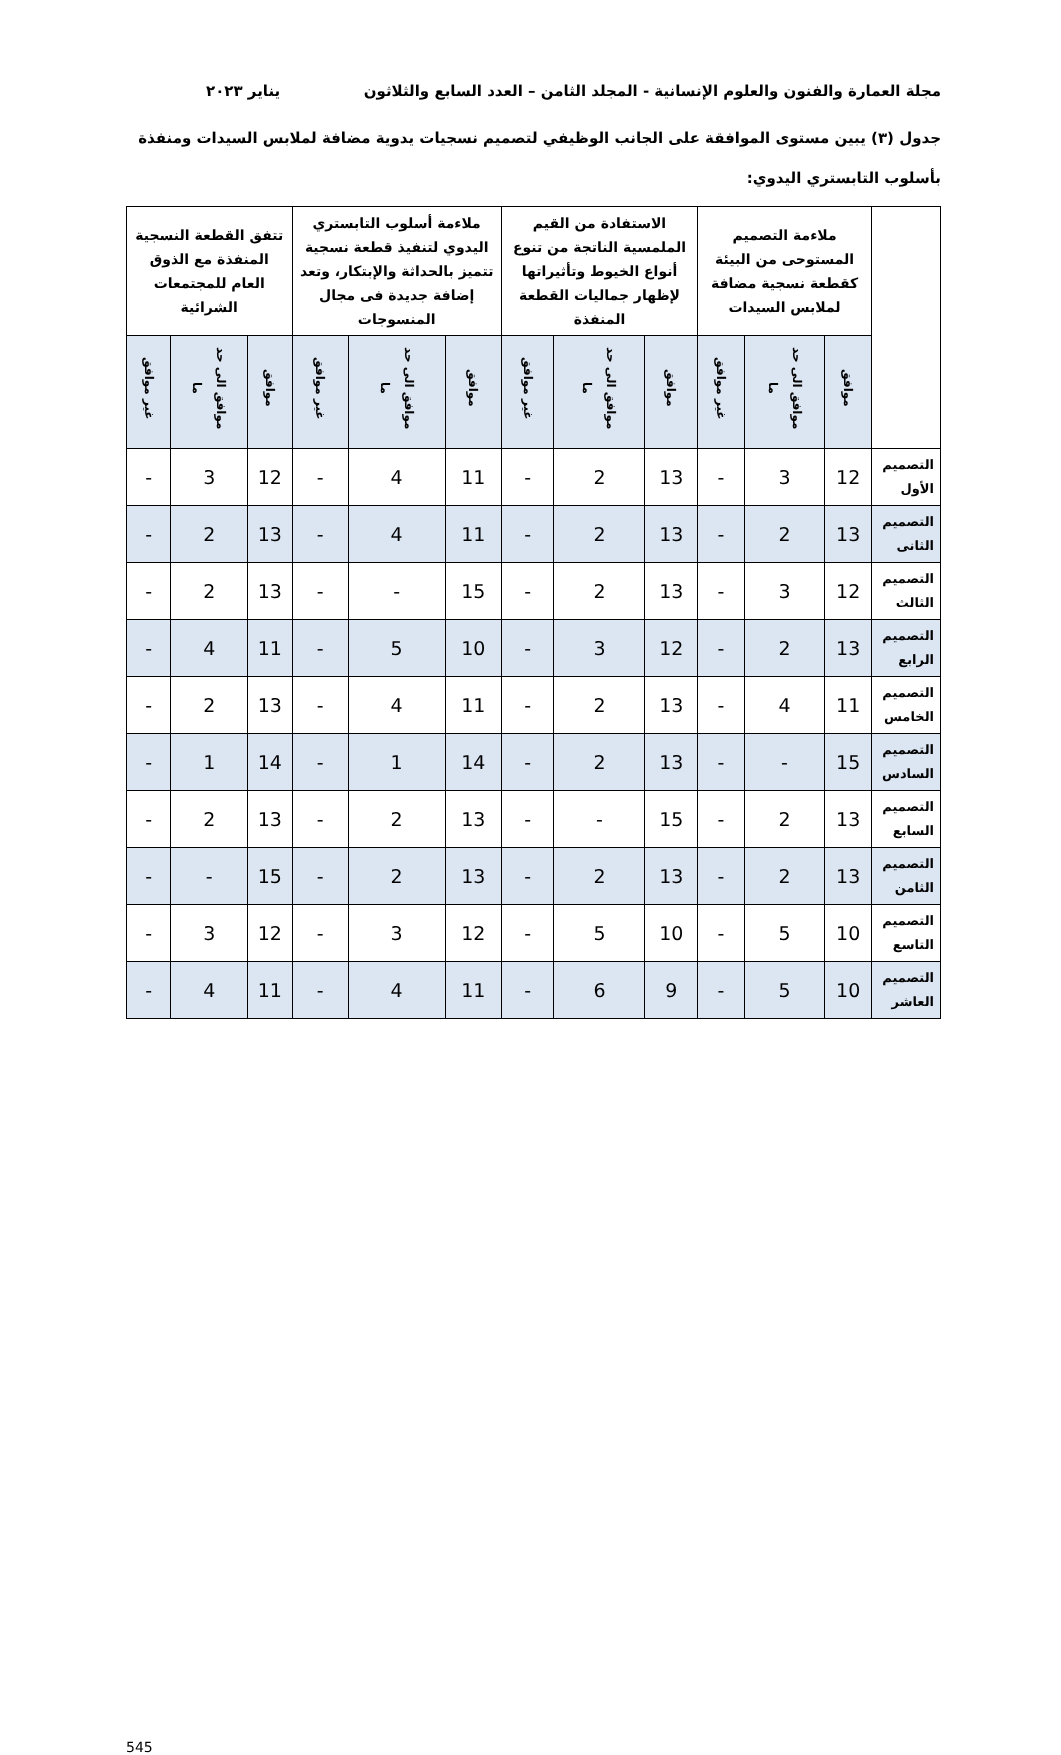مجلة العمارة والفنون والعلوم الإنسانية - المجلد الثامن – العدد السابع والثلاثون يناير ٢٠٢٣
جدول (٣) يبين مستوى الموافقة على الجانب الوظيفي لتصميم نسجيات يدوية مضافة لملابس السيدات ومنفذة بأسلوب التابستري اليدوي:
| | ملاءمة التصميم المستوحى من البيئة كقطعة نسجية مضافة لملابس السيدات | | | الاستفادة من القيم الملمسية الناتجة من تنوع أنواع الخيوط وتأثيراتها لإظهار جماليات القطعة المنفذة | | | ملاءمة أسلوب التابستري اليدوي لتنفيذ قطعة نسجية تتميز بالحداثة والإبتكار، وتعد إضافة جديدة فى مجال المنسوجات | | | تتفق القطعة النسجية المنفذة مع الذوق العام للمجتمعات الشرائية | | |
| --- | --- | --- | --- | --- | --- | --- | --- | --- | --- | --- | --- | --- |
| | موافق | موافق الى حد ما | غير موافق | موافق | موافق الى حد ما | غير موافق | موافق | موافق الى حد ما | غير موافق | موافق | موافق الى حد ما | غير موافق |
| التصميم الأول | 12 | 3 | - | 13 | 2 | - | 11 | 4 | - | 12 | 3 | - |
| التصميم الثانى | 13 | 2 | - | 13 | 2 | - | 11 | 4 | - | 13 | 2 | - |
| التصميم الثالث | 12 | 3 | - | 13 | 2 | - | 15 | - | - | 13 | 2 | - |
| التصميم الرابع | 13 | 2 | - | 12 | 3 | - | 10 | 5 | - | 11 | 4 | - |
| التصميم الخامس | 11 | 4 | - | 13 | 2 | - | 11 | 4 | - | 13 | 2 | - |
| التصميم السادس | 15 | - | - | 13 | 2 | - | 14 | 1 | - | 14 | 1 | - |
| التصميم السابع | 13 | 2 | - | 15 | - | - | 13 | 2 | - | 13 | 2 | - |
| التصميم الثامن | 13 | 2 | - | 13 | 2 | - | 13 | 2 | - | 15 | - | - |
| التصميم التاسع | 10 | 5 | - | 10 | 5 | - | 12 | 3 | - | 12 | 3 | - |
| التصميم العاشر | 10 | 5 | - | 9 | 6 | - | 11 | 4 | - | 11 | 4 | - |
545